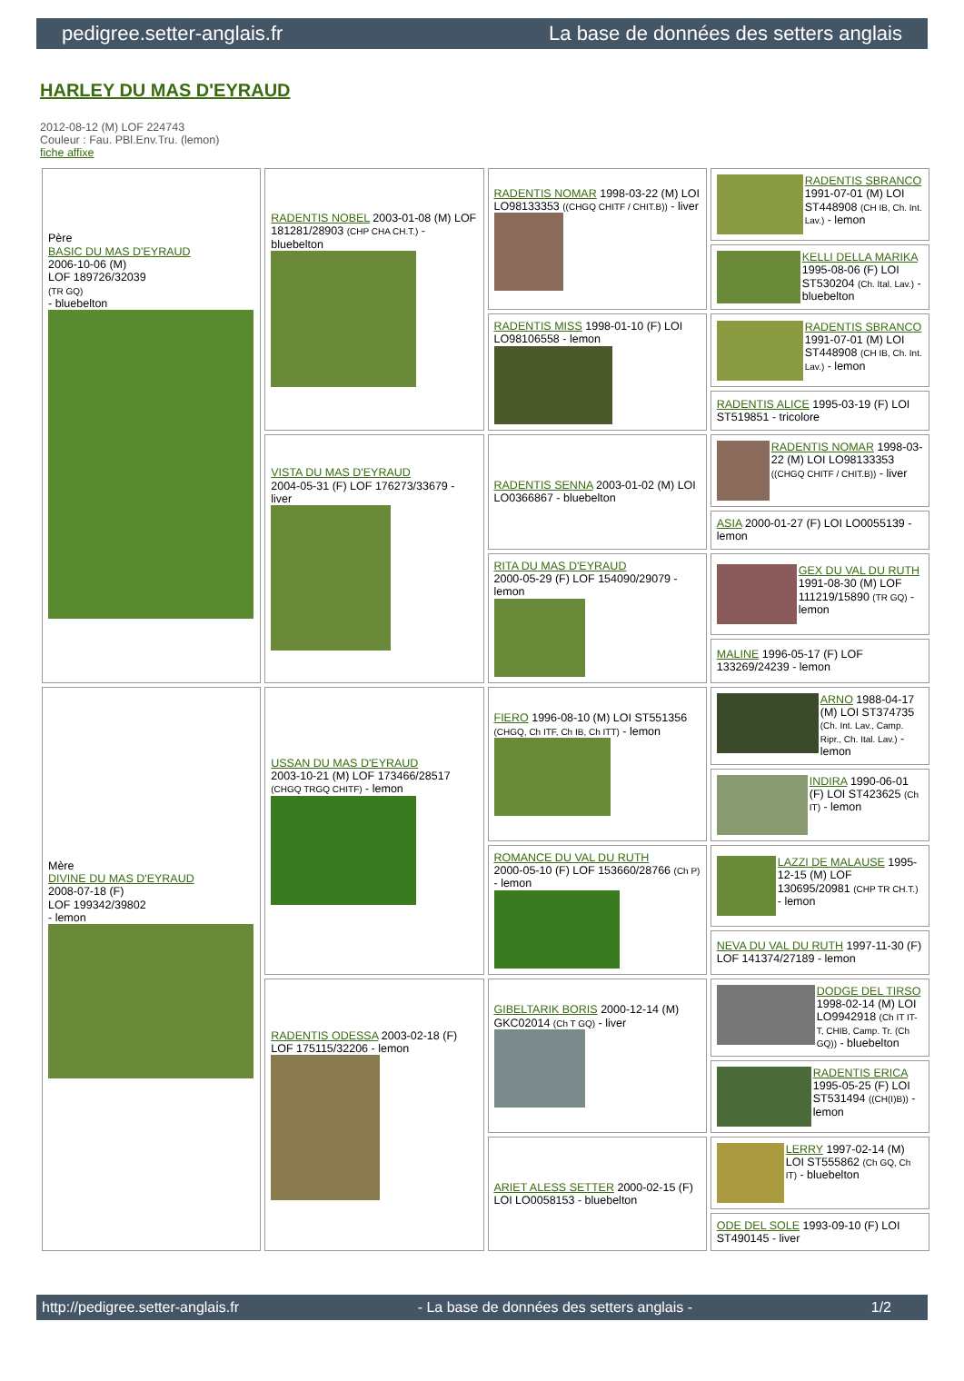pedigree.setter-anglais.fr La base de données des setters anglais
HARLEY DU MAS D'EYRAUD
2012-08-12 (M) LOF 224743
Couleur : Fau. PBl.Env.Tru. (lemon)
fiche affixe
| Père BASIC DU MAS D'EYRAUD 2006-10-06 (M) LOF 189726/32039 (TR GQ) - bluebelton | RADENTIS NOBEL 2003-01-08 (M) LOF 181281/28903 (CHP CHA CH.T.) - bluebelton | RADENTIS NOMAR 1998-03-22 (M) LOI LO98133353 ((CHGQ CHITF / CHIT.B)) - liver | RADENTIS SBRANCO 1991-07-01 (M) LOI ST448908 (CH IB, Ch. Int. Lav.) - lemon |
| | | | KELLI DELLA MARIKA 1995-08-06 (F) LOI ST530204 (Ch. Ital. Lav.) - bluebelton |
| | | RADENTIS MISS 1998-01-10 (F) LOI LO98106558 - lemon | RADENTIS SBRANCO 1991-07-01 (M) LOI ST448908 (CH IB, Ch. Int. Lav.) - lemon |
| | | | RADENTIS ALICE 1995-03-19 (F) LOI ST519851 - tricolore |
| | VISTA DU MAS D'EYRAUD 2004-05-31 (F) LOF 176273/33679 - liver | RADENTIS SENNA 2003-01-02 (M) LOI LO0366867 - bluebelton | RADENTIS NOMAR 1998-03-22 (M) LOI LO98133353 ((CHGQ CHITF / CHIT.B)) - liver |
| | | | ASIA 2000-01-27 (F) LOI LO0055139 - lemon |
| | | RITA DU MAS D'EYRAUD 2000-05-29 (F) LOF 154090/29079 - lemon | GEX DU VAL DU RUTH 1991-08-30 (M) LOF 111219/15890 (TR GQ) - lemon |
| | | | MALINE 1996-05-17 (F) LOF 133269/24239 - lemon |
| Mère DIVINE DU MAS D'EYRAUD 2008-07-18 (F) LOF 199342/39802 - lemon | USSAN DU MAS D'EYRAUD 2003-10-21 (M) LOF 173466/28517 (CHGQ TRGQ CHITF) - lemon | FIERO 1996-08-10 (M) LOI ST551356 (CHGQ, Ch ITF, Ch IB, Ch ITT) - lemon | ARNO 1988-04-17 (M) LOI ST374735 (Ch. Int. Lav., Camp. Ripr., Ch. Ital. Lav.) - lemon |
| | | | INDIRA 1990-06-01 (F) LOI ST423625 (Ch IT) - lemon |
| | | ROMANCE DU VAL DU RUTH 2000-05-10 (F) LOF 153660/28766 (Ch P) - lemon | LAZZI DE MALAUSE 1995-12-15 (M) LOF 130695/20981 (CHP TR CH.T.) - lemon |
| | | | NEVA DU VAL DU RUTH 1997-11-30 (F) LOF 141374/27189 - lemon |
| | RADENTIS ODESSA 2003-02-18 (F) LOF 175115/32206 - lemon | GIBELTARIK BORIS 2000-12-14 (M) GKC02014 (Ch T GQ) - liver | DODGE DEL TIRSO 1998-02-14 (M) LOI LO9942918 (Ch IT IT-T, CHIB, Camp. Tr. (Ch GQ)) - bluebelton |
| | | | RADENTIS ERICA 1995-05-25 (F) LOI ST531494 ((CH(I)B)) - lemon |
| | | ARIET ALESS SETTER 2000-02-15 (F) LOI LO0058153 - bluebelton | LERRY 1997-02-14 (M) LOI ST555862 (Ch GQ, Ch IT) - bluebelton |
| | | | ODE DEL SOLE 1993-09-10 (F) LOI ST490145 - liver |
http://pedigree.setter-anglais.fr - La base de données des setters anglais - 1/2